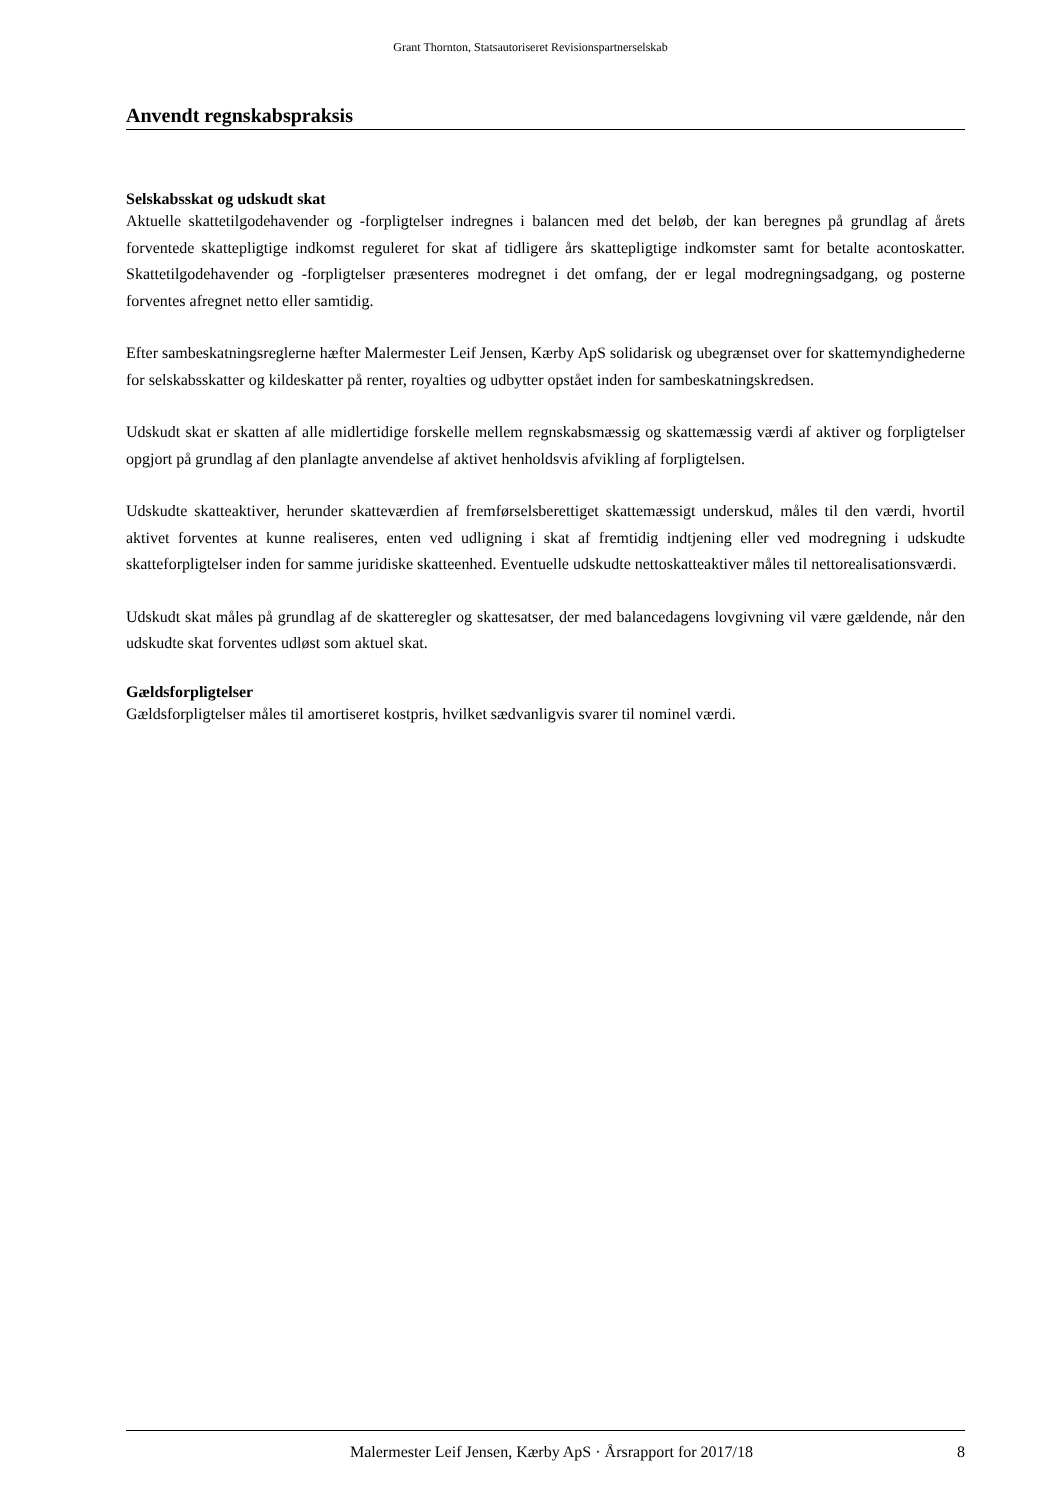Grant Thornton, Statsautoriseret Revisionspartnerselskab
Anvendt regnskabspraksis
Selskabsskat og udskudt skat
Aktuelle skattetilgodehavender og -forpligtelser indregnes i balancen med det beløb, der kan beregnes på grundlag af årets forventede skattepligtige indkomst reguleret for skat af tidligere års skattepligtige indkomster samt for betalte acontoskatter. Skattetilgodehavender og -forpligtelser præsenteres modregnet i det omfang, der er legal modregningsadgang, og posterne forventes afregnet netto eller samtidig.
Efter sambeskatningsreglerne hæfter Malermester Leif Jensen, Kærby ApS solidarisk og ubegrænset over for skattemyndighederne for selskabsskatter og kildeskatter på renter, royalties og udbytter opstået inden for sambeskatningskredsen.
Udskudt skat er skatten af alle midlertidige forskelle mellem regnskabsmæssig og skattemæssig værdi af aktiver og forpligtelser opgjort på grundlag af den planlagte anvendelse af aktivet henholdsvis afvikling af forpligtelsen.
Udskudte skatteaktiver, herunder skatteværdien af fremførselsberettiget skattemæssigt underskud, måles til den værdi, hvortil aktivet forventes at kunne realiseres, enten ved udligning i skat af fremtidig indtjening eller ved modregning i udskudte skatteforpligtelser inden for samme juridiske skatteenhed. Eventuelle udskudte nettoskatteaktiver måles til nettorealisationsværdi.
Udskudt skat måles på grundlag af de skatteregler og skattesatser, der med balancedagens lovgivning vil være gældende, når den udskudte skat forventes udløst som aktuel skat.
Gældsforpligtelser
Gældsforpligtelser måles til amortiseret kostpris, hvilket sædvanligvis svarer til nominel værdi.
Malermester Leif Jensen, Kærby ApS · Årsrapport for 2017/18 8